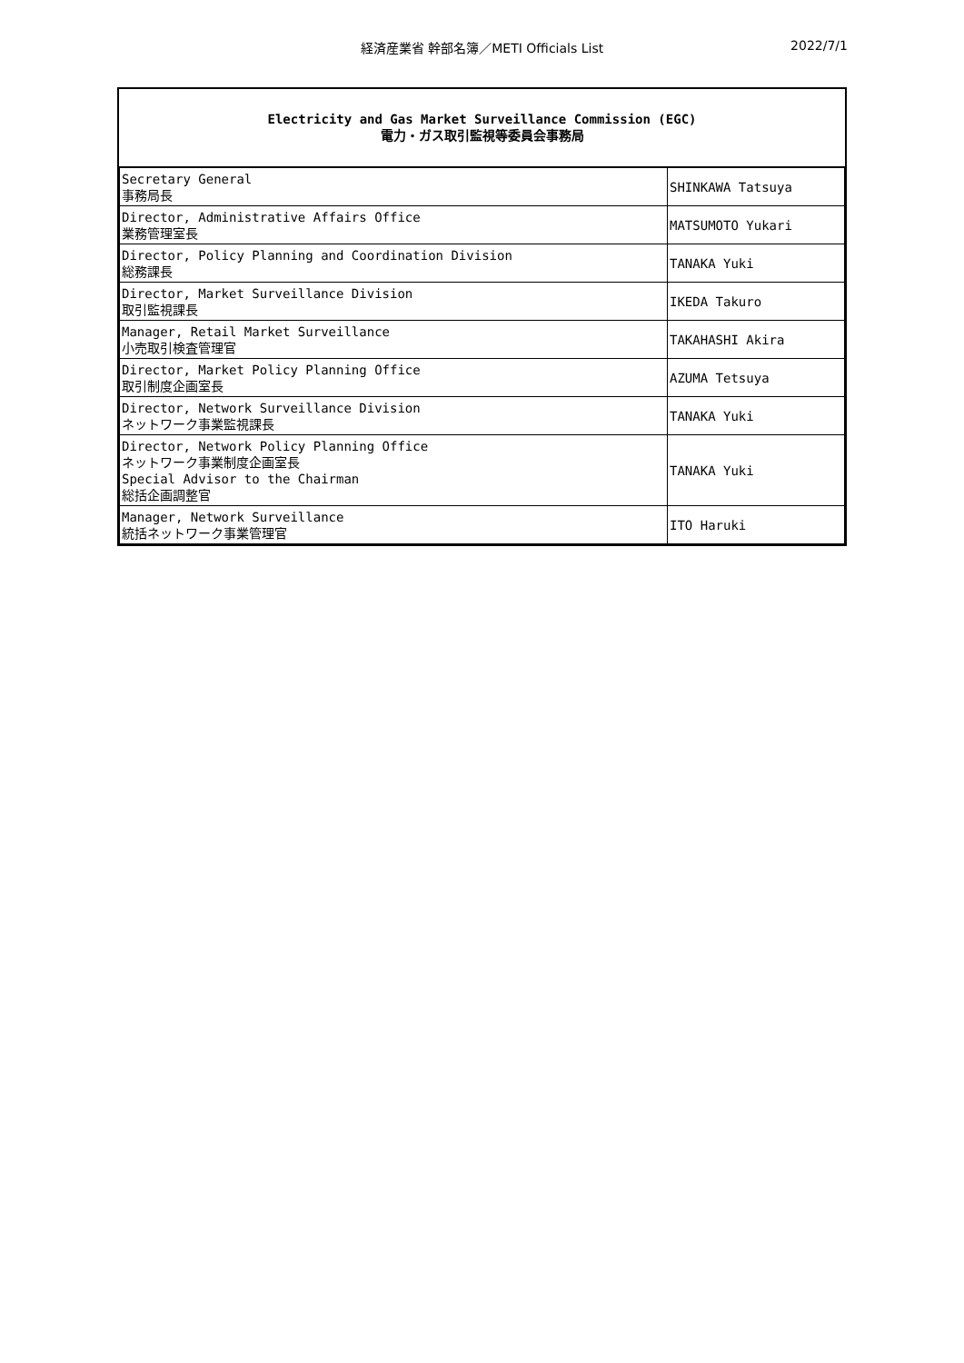経済産業省 幹部名簿／METI Officials List
2022/7/1
Electricity and Gas Market Surveillance Commission (EGC)
電力・ガス取引監視等委員会事務局
| Secretary General 事務局長 | SHINKAWA Tatsuya |
| Director, Administrative Affairs Office 業務管理室長 | MATSUMOTO Yukari |
| Director, Policy Planning and Coordination Division 総務課長 | TANAKA Yuki |
| Director, Market Surveillance Division 取引監視課長 | IKEDA Takuro |
| Manager, Retail Market Surveillance 小売取引検査管理官 | TAKAHASHI Akira |
| Director, Market Policy Planning Office 取引制度企画室長 | AZUMA Tetsuya |
| Director, Network Surveillance Division ネットワーク事業監視課長 | TANAKA Yuki |
| Director, Network Policy Planning Office ネットワーク事業制度企画室長 Special Advisor to the Chairman 総括企画調整官 | TANAKA Yuki |
| Manager, Network Surveillance 統括ネットワーク事業管理官 | ITO Haruki |